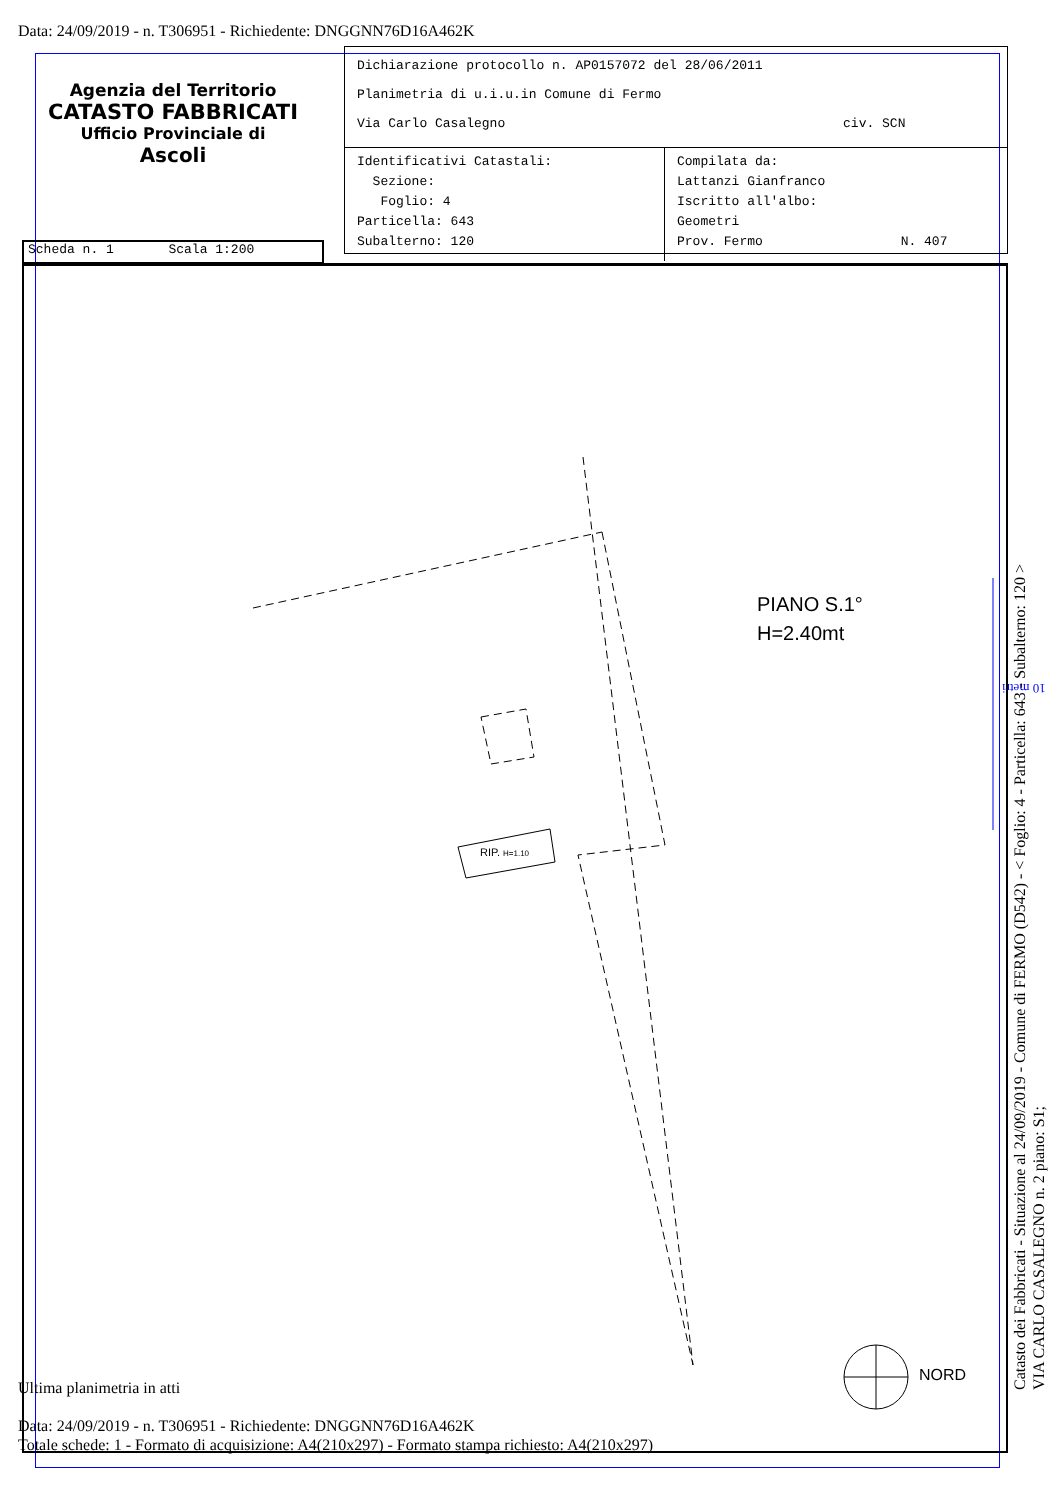Data: 24/09/2019 - n. T306951 - Richiedente: DNGGNN76D16A462K
Agenzia del Territorio
CATASTO FABBRICATI
Ufficio Provinciale di
Ascoli
Dichiarazione protocollo n. AP0157072 del 28/06/2011
Planimetria di u.i.u.in Comune di Fermo
Via Carlo Casalegno civ. SCN
Identificativi Catastali:
Sezione:
Foglio: 4
Particella: 643
Subalterno: 120
Compilata da:
Lattanzi Gianfranco
Iscritto all'albo:
Geometri
Prov. Fermo N. 407
Scheda n. 1 Scala 1:200
RIP. H=1.10
PIANO S.1°
H=2.40mt
NORD
10 metri
Catasto dei Fabbricati - Situazione al 24/09/2019 - Comune di FERMO (D542) - < Foglio: 4 - Particella: 643 - Subalterno: 120 >
VIA CARLO CASALEGNO n. 2 piano: S1;
Ultima planimetria in atti
Data: 24/09/2019 - n. T306951 - Richiedente: DNGGNN76D16A462K
Totale schede: 1 - Formato di acquisizione: A4(210x297) - Formato stampa richiesto: A4(210x297)